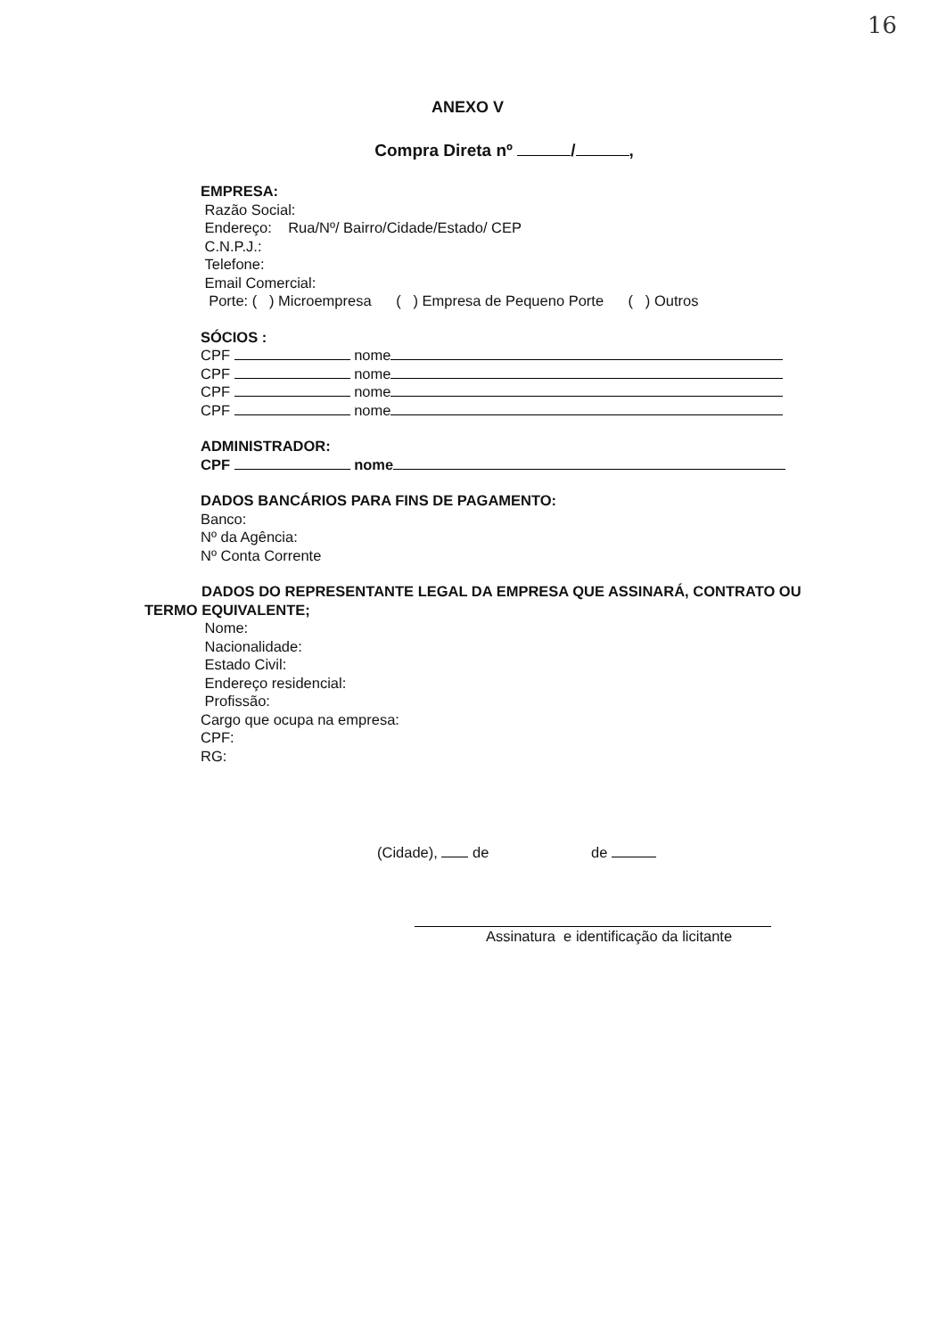16
ANEXO V
Compra Direta nº / ,
EMPRESA:
Razão Social:
Endereço: Rua/Nº/ Bairro/Cidade/Estado/ CEP
C.N.P.J.:
Telefone:
Email Comercial:
Porte: ( ) Microempresa ( ) Empresa de Pequeno Porte ( ) Outros
SÓCIOS :
CPF nome
CPF nome
CPF nome
CPF nome
ADMINISTRADOR:
CPF nome
DADOS BANCÁRIOS PARA FINS DE PAGAMENTO:
Banco:
Nº da Agência:
Nº Conta Corrente
DADOS DO REPRESENTANTE LEGAL DA EMPRESA QUE ASSINARÁ, CONTRATO OU TERMO EQUIVALENTE;
Nome:
Nacionalidade:
Estado Civil:
Endereço residencial:
Profissão:
Cargo que ocupa na empresa:
CPF:
RG:
(Cidade), de de
Assinatura e identificação da licitante